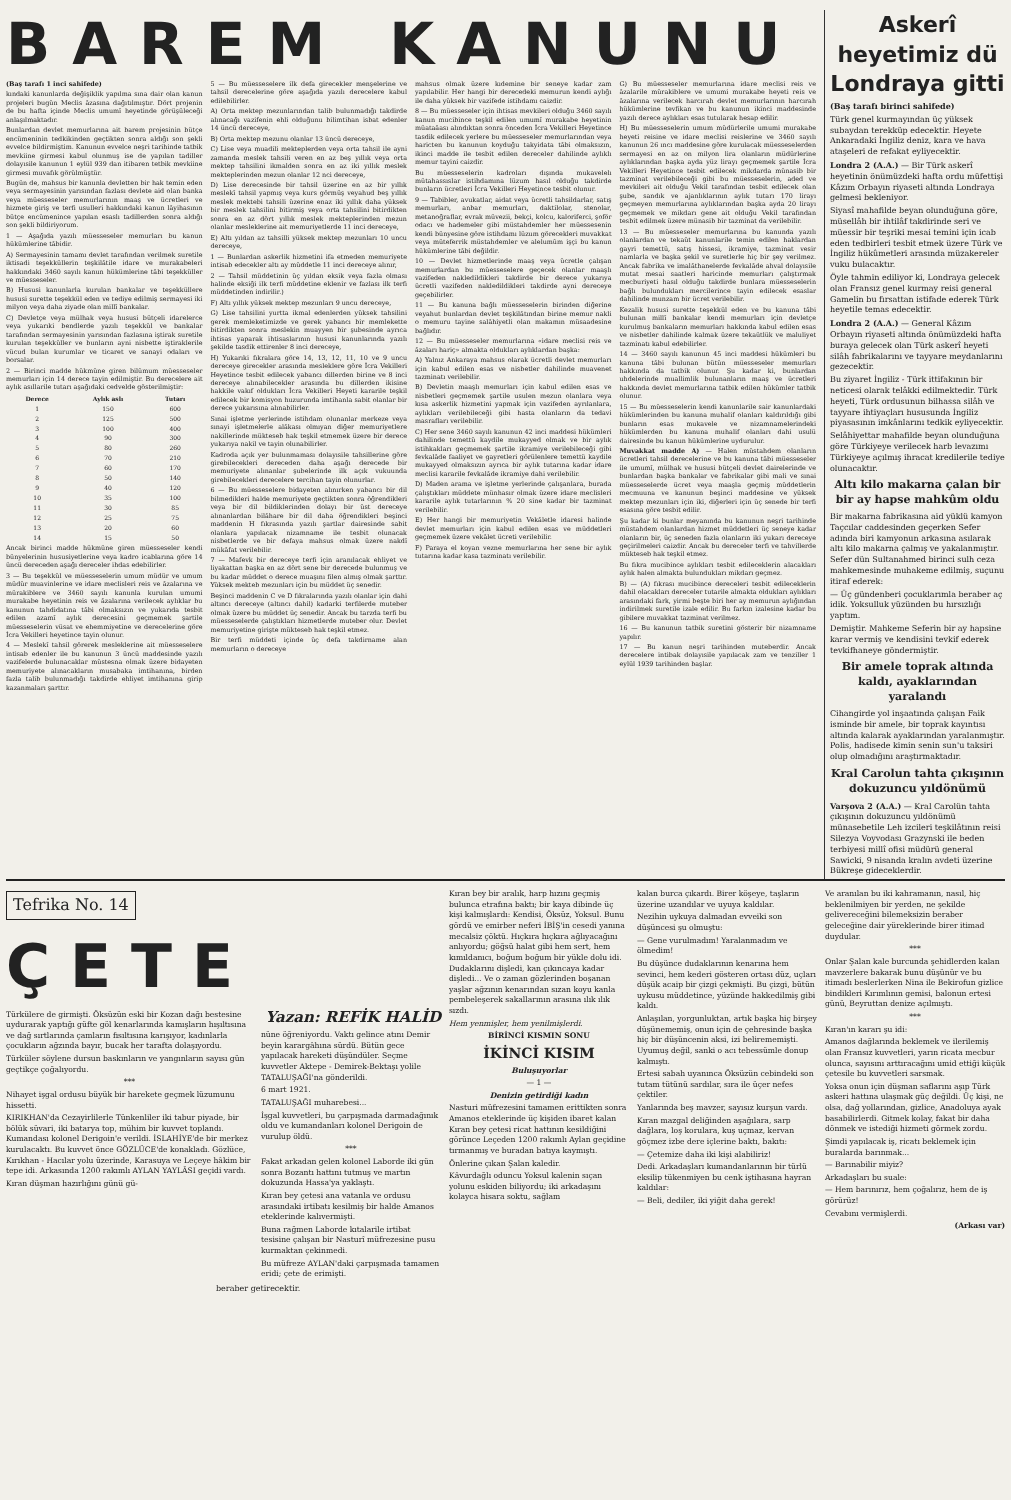BAREM KANUNU
(Baş tarafı 1 inci sahifede)
kındaki kanunlarda değişiklik yapılma sına dair olan kanun projeleri bugün Meclis âzasına dağıtılmıştır. Dört projenin de bu hafta içinde Meclis umumî heyetinde görüşüleceği anlaşılmaktadır.
Bunlardan devlet memurlarına ait barem projesinin bütçe encümeninin tedkikinden geçtikten sonra aldığı son şekli evvelce bildirmiştim. Kanunun evvelce neşri tarihinde tatbik mevkiine girmesi kabul olunmuş ise de yapılan tadiller dolayısile kanunun 1 eylül 939 dan itibaren tetbik mevkiine girmesi muvafık görülmüştür.
Bugün de, mahsus bir kanunla devletten bir hak temin eden veya sermayesinin yarısından fazlası devlete aid olan banka veya müesseseler memurlarının maaş ve ücretleri ve hizmete giriş ve terfi usulleri hakkındaki kanun lâyihasının bütçe encümenince yapılan esaslı tadillerden sonra aldığı son şekli bildiriyorum.
1 — Aşağıda yazılı müesseseler memurları bu kanun hükümlerine tâbidir.
A) Sermayesinin tamamı devlet tarafından verilmek suretile iktisadi teşekküllerin teşkilâtile idare ve murakabeleri hakkındaki 3460 sayılı kanun hükümlerine tâbi teşekküller ve müesseseler.
B) Hususi kanunlarla kurulan bankalar ve teşekküllere hususi surette teşekkül eden ve tediye edilmiş sermayesi iki milyon veya daha ziyade olan millî bankalar.
C) Devletçe veya mülhak veya hususi bütçeli idarelerce veya yukarıki bendlerde yazılı teşekkül ve bankalar tarafından sermayesinin yarısından fazlasına iştirak suretile kurulan teşekküller ve bunların ayni nisbette iştiraklerile vücud bulan kurumlar ve ticaret ve sanayi odaları ve borsalar.
2 — Birinci madde hükmüne giren bilûmum müesseseler memurları için 14 derece tayin edilmiştir. Bu derecelere ait aylık asıllarile tutarı aşağıdaki cedvelde gösterilmiştir:
| Derece | Aylık aslı | Tutarı |
| --- | --- | --- |
| 1 | 150 | 600 |
| 2 | 125 | 500 |
| 3 | 100 | 400 |
| 4 | 90 | 300 |
| 5 | 80 | 260 |
| 6 | 70 | 210 |
| 7 | 60 | 170 |
| 8 | 50 | 140 |
| 9 | 40 | 120 |
| 10 | 35 | 100 |
| 11 | 30 | 85 |
| 12 | 25 | 75 |
| 13 | 20 | 60 |
| 14 | 15 | 50 |
Ancak birinci madde hükmüne giren müesseseler kendi bünyelerinin hususiyetlerine veya kadro icablarına göre 14 üncü dereceden aşağı dereceler ihdas edebilirler.
3 — Bu teşekkül ve müesseselerin umum müdür ve umum müdür muavinlerine ve idare meclisleri reis ve âzalarına ve mürakiblere ve 3460 sayılı kanunla kurulan umumi murakabe heyetinin reis ve âzalarına verilecek aylıklar bu kanunun tahdidatına tâbi olmaksızın ve yukarıda tesbit edilen azamî aylık derecesini geçmemek şartile müesseselerin vüsat ve ehemmiyetine ve derecelerine göre İcra Vekilleri heyetince tayin olunur.
4 — Meslekî tahsil görerek mesleklerine ait müesseselere intisab edenler ile bu kanunun 3 üncü maddesinde yazılı vazifelerde bulunacaklar müstesna olmak üzere bidayeten memuriyete alınacakların musabaka imtihanına, birden fazla talib bulunmadığı takdirde ehliyet imtihanına girip kazanmaları şarttır.
5 — Bu müesseselere ilk defa girecekler menşelerine ve tahsil derecelerine göre aşağıda yazılı derecelere kabul edilebilirler.
A) Orta mektep mezunlarından talib bulunmadığı takdirde alınacağı vazifenin ehli olduğunu bilimtihan isbat edenler 14 üncü dereceye,
B) Orta mektep mezunu olanlar 13 üncü dereceye,
C) Lise veya muadili mekteplerden veya orta tahsil ile ayni zamanda meslek tahsili veren en az beş yıllık veya orta mektep tahsilini ikmalden sonra en az iki yıllık meslek mekteplerinden mezun olanlar 12 nci dereceye,
D) Lise derecesinde bir tahsil üzerine en az bir yıllık meslekî tahsil yapmış veya kurs görmüş veyahud beş yıllık meslek mektebi tahsili üzerine enaz iki yıllık daha yüksek bir meslek tahsilini bitirmiş veya orta tahsilini bitirdikten sonra en az dört yıllık meslek mekteplerinden mezun olanlar mesleklerine ait memuriyetlerde 11 inci dereceye,
E) Altı yıldan az tahsilli yüksek mektep mezunları 10 uncu dereceye,
1 — Bunlardan askerlik hizmetini ifa etmeden memuriyete intisab edecekler altı ay müddetle 11 inci dereceye alınır,
2 — Tahsil müddetinin üç yıldan eksik veya fazla olması halinde eksiği ilk terfi müddetine eklenir ve fazlası ilk terfi müddetinden indirilir.)
F) Altı yıllık yüksek mektep mezunları 9 uncu dereceye,
G) Lise tahsilini yurtta ikmal edenlerden yüksek tahsilini gerek memleketimizde ve gerek yabancı bir memlekette bitirdikten sonra meslekin muayyen bir şubesinde ayrıca ihtisas yaparak ihtisaslarının hususi kanunlarında yazılı şekilde tasdik ettirenler 8 inci dereceye,
H) Yukarıki fıkralara göre 14, 13, 12, 11, 10 ve 9 uncu dereceye girecekler arasında mesleklere göre İcra Vekilleri Heyetince tesbit edilecek yabancı dillerden birine ve 8 inci dereceye alınabilecekler arasında bu dillerden ikisine hakkile vakıf oldukları İcra Vekilleri Heyeti kararile teşkil edilecek bir komisyon huzurunda imtihanla sabit olanlar bir derece yukarısına alınabilirler.
Sınai işletme yerlerinde istihdam olunanlar merkeze veya sınayi işletmelerle alâkası olmıyan diğer memuriyetlere nakillerinde mükteseb hak teşkil etmemek üzere bir derece yukarıya nakil ve tayin olunabilirler.
Kadroda açık yer bulunmaması dolayısile tahsillerine göre girebilecekleri dereceden daha aşağı derecede bir memuriyete alınanlar şubelerinde ilk açık vukuunda girebilecekleri derecelere tercihan tayin olunurlar.
6 — Bu müesseselere bidayeten alınırken yabancı bir dil bilmedikleri halde memuriyete geçtikten sonra öğrendikleri veya bir dil bildiklerinden dolayı bir üst dereceye alınanlardan bilâhare bir dil daha öğrendikleri beşinci maddenin H fıkrasında yazılı şartlar dairesinde sabit olanlara yapılacak nizamname ile tesbit olunacak nisbetlerde ve bir defaya mahsus olmak üzere nakdî mükâfat verilebilir.
7 — Mafevk bir dereceye terfi için aranılacak ehliyet ve liyakattan başka en az dört sene bir derecede bulunmuş ve bu kadar müddet o derece muaşını filen almış olmak şarttır. Yüksek mekteb mezunları için bu müddet üç senedir.
Beşinci maddenin C ve D fıkralarında yazılı olanlar için dahi altıncı dereceye (altıncı dahil) kadarki terfilerde muteber olmak üzere bu müddet üç senedir. Ancak bu tarzda terfi bu müesseselerde çalıştıkları hizmetlerde muteber olur. Devlet memuriyetine girişte mükteseb hak teşkil etmez.
Bir terfi müddeti içinde üç defa takdirname alan memurların o dereceye
mahsus olmak üzere kıdemine bir seneye kadar zam yapılabilir. Her hangi bir derecedeki memurun kendi aylığı ile daha yüksek bir vazifede istihdamı caizdir.
8 — Bu müesseseler için ihtisas mevkileri olduğu 3460 sayılı kanun mucibince teşkil edilen umumî murakabe heyetinin müataâası alındıktan sonra önceden İcra Vekilleri Heyetince tasdik edilecek yerlere bu müesseseler memurlarından veya haricten bu kanunun koyduğu takyidata tâbi olmaksızın, ikinci madde ile tesbit edilen dereceler dahilinde aylıklı memur tayini caizdir.
Bu müesseselerin kadroları dışında mukavelelı mütahassıslar istihdamına lüzum hasıl olduğu takdirde bunların ücretleri İcra Vekilleri Heyetince tesbit olunur.
9 — Tabibler, avukatlar, aidat veya ücretli tahsildarlar, satış memurları, anbar memurları, daktilolar, stenolar, metanoğraflar, evrak müvezii, bekçi, kolcu, kaloriferci, şoför odacı ve hademeler gibi müstahdemler her müessesenin kendi bünyesine göre istihdamı lüzum görecekleri muvakkat veya müteferrik müstahdemler ve alelumûm işçi bu kanun hükümlerine tâbi değildir.
10 — Devlet hizmetlerinde maaş veya ücretle çalışan memurlardan bu müesseselere geçecek olanlar maaşlı vazifeden nakledildikleri takdirde bir derece yukarıya ücretli vazifeden nakledildikleri takdirde ayni dereceye geçebilirler.
11 — Bu kanuna bağlı müesseselerin birinden diğerine veyahut bunlardan devlet teşkilâtından birine memur nakli o memuru tayine salâhiyetli olan makamın müsaadesine bağlıdır.
12 — Bu müesseseler memurlarına «idare meclisi reis ve âzaları hariç» almakta oldukları aylıklardan başka:
A) Yalnız Ankaraya mahsus olarak ücretli devlet memurları için kabul edilen esas ve nisbetler dahilinde muavenet tazminatı verilebilir.
B) Devletin maaşlı memurları için kabul edilen esas ve nisbetleri geçmemek şartile usulen mezun olanlara veya kısa askerlik hizmetini yapmak için vazifeden ayrılanlara, aylıkları verilebileceği gibi hasta olanların da tedavi masrafları verilebilir.
C) Her sene 3460 sayılı kanunun 42 inci maddesi hükümleri dahilinde temettü kaydile mukayyed olmak ve bir aylık istihkakları geçmemek şartile ikramiye verilebileceği gibi fevkalâde faaliyet ve gayretleri görülenlere temettü kaydile mukayyed olmaksızın ayrıca bir aylık tutarına kadar idare meclisi kararile fevkalâde ikramiye dahi verilebilir.
D) Maden arama ve işletme yerlerinde çalışanlara, burada çalıştıkları müddete münhasır olmak üzere idare meclisleri kararile aylık tutarlarının % 20 sine kadar bir tazminat verilebilir.
E) Her hangi bir memuriyetin Vekâletle idaresi halinde devlet memurları için kabul edilen esas ve müddetleri geçmemek üzere vekâlet ücreti verilebilir.
F) Paraya el koyan vezne memurlarına her sene bir aylık tutarına kadar kasa tazminatı verilebilir.
G) Bu müesseseler memurlarına idare meclisi reis ve âzalarile mürakiblere ve umumi murakabe heyeti reis ve âzalarına verilecek harcırah devlet memurlarının harcırah hükümlerine tevfikan ve bu kanunun ikinci maddesinde yazılı derece aylıkları esas tutularak hesap edilir.
H) Bu müesseselerin umum müdürlerile umumi murakabe heyeti reisine ve idare meclisi reislerine ve 3460 sayılı kanunun 26 ıncı maddesine göre kurulacak müesseselerden sermayesi en az on milyon lira olanların müdürlerine aylıklarından başka ayda yüz lirayı geçmemek şartile İcra Vekilleri Heyetince tesbit edilecek mikdarda münasib bir tazminat verilebileceği gibi bu müesseselerin, aded ve mevkileri ait olduğu Vekil tarafından tesbit edilecek olan şube, sandık ve ajanlıklarının aylık tutarı 170 lirayı geçmeyen memurlarına aylıklarından başka ayda 20 lirayı geçmemek ve mikdarı gene ait olduğu Vekil tarafından tesbit edilmek üzere münasib bir tazminat da verilebilir.
13 — Bu müesseseler memurlarına bu kanunda yazılı olanlardan ve tekaüt kanunlarile temin edilen haklardan gayri temettü, satış hissesi, ikramiye, tazminat vesir namlarla ve başka şekil ve suretlerle hiç bir şey verilmez. Ancak fabrika ve imalâthanelerde fevkalâde ahval dolayısile mutat mesai saatleri haricinde memurları çalıştırmak mecburiyeti hasıl olduğu takdirde bunlara müesseselerin bağlı bulundukları mercilerince tayin edilecek esaslar dahilinde munzam bir ücret verilebilir.
Kezalik hususi surette teşekkül eden ve bu kanuna tâbi bulunan millî bankalar kendi memurları için devletçe kurulmuş bankaların memurları hakkında kabul edilen esas ve nisbetler dahilinde kalmak üzere tekaütlük ve maluliyet tazminatı kabul edebilirler.
14 — 3460 sayılı kanunun 45 inci maddesi hükümleri bu kanuna tâbi bulunan bütün müesseseler memurları hakkında da tatbik olunur. Şu kadar ki, bunlardan uhdelerinde muallimlik bulunanların maaş ve ücretleri hakkında devlet memurlarına tatbik edilen hükümler tatbik olunur.
15 — Bu müesseselerin kendi kanunlarile sair kanunlardaki hükümlerinden bu kanuna muhalif olanları kaldırıldığı gibi bunların esas mukavele ve nizamnamelerindeki hükümlerden bu kanuna muhalif olanları dahi usulü dairesinde bu kanun hükümlerine uydurulur.
Muvakkat madde A) — Halen müstahdem olanların ücretleri tahsil derecelerine ve bu kanuna tâbi müesseseler ile umumî, mülhak ve hususi bütçeli devlet dairelerinde ve bunlardan başka bankalar ve fabrikalar gibi mali ve sınai müesseselerde ücret veya maaşla geçmiş müddetlerin mecmuuna ve kanunun beşinci maddesine ve yüksek mektep mezunları için iki, diğerleri için üç senede bir terfi esasına göre tesbit edilir.
Şu kadar ki bunlar meyanında bu kanunun neşri tarihinde müstahdem olanlardan hizmet müddetleri üç seneye kadar olanların bir, üç seneden fazla olanların iki yukarı dereceye geçirilmeleri caizdir. Ancak bu dereceler terfi ve tahvillerde mükteseb hak teşkil etmez.
Bu fıkra mucibince aylıkları tesbit edileceklerin alacakları aylık halen almakta bulundukları mikdarı geçmez.
B) — (A) fıkrası mucibince dereceleri tesbit edileceklerin dahil olacakları dereceler tutarile almakta oldukları aylıkları arasındaki fark, yirmi beşte biri her ay memurun aylığından indirilmek suretile izale edilir. Bu farkın izalesine kadar bu gibilere muvakkat tazminat verilmez.
16 — Bu kanunun tatbik suretini gösterir bir nizamname yapılır.
17 — Bu kanun neşri tarihinden muteberdir. Ancak derecelere intibak dolayısile yapılacak zam ve tenziller 1 eylül 1939 tarihinden başlar.
Askerî heyetimiz dü Londraya gitti
(Baş tarafı birinci sahifede)
Türk genel kurmayından üç yüksek subaydan terekküp edecektir. Heyete Ankaradaki İngiliz deniz, kara ve hava ataşeleri de refakat eyliyecektir.
Londra 2 (A.A.) — Bir Türk askerî heyetinin önümüzdeki hafta ordu müfettişi Kâzım Orbayın riyaseti altında Londraya gelmesi bekleniyor.
Siyasî mahafilde beyan olunduğuna göre, müsellâh bir ihtilâf takdirinde seri ve müessir bir teşriki mesai temini için icab eden tedbirleri tesbit etmek üzere Türk ve İngiliz hükûmetleri arasında müzakereler vuku bulacaktır.
Öyle tahmin ediliyor ki, Londraya gelecek olan Fransız genel kurmay reisi general Gamelin bu fırsattan istifade ederek Türk heyetile temas edecektir.
Londra 2 (A.A.) — General Kâzım Orbayın riyaseti altında önümüzdeki hafta buraya gelecek olan Türk askerî heyeti silâh fabrikalarını ve tayyare meydanlarını gezecektir.
Bu ziyaret İngiliz - Türk ittifakının bir neticesi olarak telâkki edilmektedir. Türk heyeti, Türk ordusunun bilhassa silâh ve tayyare ihtiyaçları hususunda İngiliz piyasasının imkânlarını tedkik eyliyecektir.
Selâhiyettar mahafilde beyan olunduğuna göre Türkiyeye verilecek harb levazımı Türkiyeye açılmış ihracat kredilerile tediye olunacaktır.
Altı kilo makarna çalan bir bir ay hapse mahkûm oldu
Bir makarna fabrikasına aid yüklü kamyon Taçcılar caddesinden geçerken Sefer adında biri kamyonun arkasına asılarak altı kilo makarna çalmış ve yakalanmıştır. Sefer dün Sultanahmed birinci sulh ceza mahkemesinde muhakeme edilmiş, suçunu itiraf ederek:
— Üç gündenberi çocuklarımla beraber aç idik. Yoksulluk yüzünden bu hırsızlığı yaptım.
Demiştir. Mahkeme Seferin bir ay hapsine karar vermiş ve kendisini tevkif ederek tevkifhaneye göndermiştir.
Bir amele toprak altında kaldı, ayaklarından yaralandı
Cihangirde yol inşaatında çalışan Faik isminde bir amele, bir toprak kayıntısı altında kalarak ayaklarından yaralanmıştır. Polis, hadisede kimin senin sun'u taksiri olup olmadığını araştırmaktadır.
Kral Carolun tahta çıkışının dokuzuncu yıldönümü
Varşova 2 (A.A.) — Kral Carolün tahta çıkışının dokuzuncu yıldönümü münasebetile Leh izcileri teşkilâtının reisi Silezya Voyvodası Grazynski ile beden terbiyesi millî ofisi müdürü general Sawicki, 9 nisanda kralın avdeti üzerine Bükreşe gideceklerdir.
Tefrika No. 14
ÇETE
Türkülere de girmişti. Öksüzün eski bir Kozan dağı bestesine uydurarak yaptığı güfte göl kenarlarında kamışların hışıltısına ve dağ sırtlarında çamların fısıltısına karışıyor, kadınlarla çocukların ağzında bayır, bucak her tarafta dolaşıyordu.
Türküler söylene dursun baskınların ve yangınların sayısı gün geçtikçe çoğalıyordu.
***
Nihayet işgal ordusu büyük bir harekete geçmek lüzumunu hissetti.
KIRIKHAN'da Cezayirlilerle Tünkenliler iki tabur piyade, bir bölük süvari, iki batarya top, mühim bir kuvvet toplandı. Kumandası kolonel Derigoin'e verildi. İSLAHİYE'de bir merkez kurulacaktı. Bu kuvvet önce GÖZLÜCE'de konakladı. Gözlüce, Kırıkhan - Hacılar yolu üzerinde, Karasuya ve Leçeye hâkim bir tepe idi. Arkasında 1200 rakımlı AYLAN YAYLÂSI geçidi vardı.
Kıran düşman hazırlığını günü gü-
Yazan: REFİK HALİD
nüne öğreniyordu. Vaktı gelince atını Demir beyin karargâhına sürdü. Bütün gece yapılacak hareketi düşündüler. Seçme kuvvetler Aktepe - Demirek-Bektaşı yolile TATALUŞAĞI'na gönderildi.
6 mart 1921.
TATALUŞAĞI muharebesi...
İşgal kuvvetleri, bu çarpışmada darmadağınık oldu ve kumandanları kolonel Derigoin de vurulup öldü.
***
Fakat arkadan gelen kolonel Laborde iki gün sonra Bozantı hattını tutmuş ve martın dokuzunda Hassa'ya yaklaştı.
Kıran bey çetesi ana vatanla ve ordusu arasındaki irtibatı kesilmiş bir halde Amanos eteklerinde kalıvermişti.
Buna rağmen Laborde kıtalarile irtibat tesisine çalışan bir Nasturî müfrezesine pusu kurmaktan çekinmedi.
Bu müfreze AYLAN'daki çarpışmada tamamen eridi; çete de erimişti.
Kıran bey bir aralık, harp hızını geçmiş bulunca etrafına baktı; bir kaya dibinde üç kişi kalmışlardı: Kendisi, Öksüz, Yoksul. Bunu gördü ve emirber neferi İBİŞ'in cesedi yanına mecalsiz çöktü. Hıçkıra hıçkıra ağlıyacağını anlıyordu; göğsü halat gibi hem sert, hem kımıldanıcı, boğum boğum bir yükle dolu idi. Dudaklarını dişledi, kan çıkıncaya kadar dişledi... Ve o zaman gözlerinden boşanan yaşlar ağzının kenarından sızan koyu kanla pembeleşerek sakallarının arasına ılık ılık sızdı.
Hem yenmişler, hem yenilmişlerdi.
BİRİNCİ KISMIN SONU
İKİNCİ KISIM
Buluşuyorlar
— 1 —
Denizin getirdiği kadın
Nasturi müfrezesini tamamen erittikten sonra Amanos eteklerinde üç kişiden ibaret kalan Kıran bey çetesi ricat hattının kesildiğini görünce Leçeden 1200 rakımlı Aylan geçidine tırmanmış ve buradan batıya kaymıştı.
Önlerine çıkan Şalan kaledir.
Kâvurdağlı oduncu Yoksul kalenin sıçan yolunu eskiden biliyordu; iki arkadaşını kolayca hisara soktu, sağlam
kalan burca çıkardı. Birer köşeye, taşların üzerine uzandılar ve uyuya kaldılar.
Nezihin uykuya dalmadan evveiki son düşüncesi şu olmuştu:
— Gene vurulmadım! Yaralanmadım ve ölmedim!
Bu düşünce dudaklarının kenarına hem sevinci, hem kederi gösteren ortası düz, uçları düşük acaip bir çizgi çekmişti. Bu çizgi, bütün uykusu müddetince, yüzünde hakkedilmiş gibi kaldı.
Anlaşılan, yorgunluktan, artık başka hiç birşey düşünememiş, onun için de çehresinde başka hiç bir düşüncenin aksi, izi belirememişti. Uyumuş değil, sanki o acı tebessümle donup kalmıştı.
Ertesi sabah uyanınca Öksüzün cebindeki son tutam tütünü sardılar, sıra ile üçer nefes çektiler.
Yanlarında beş mavzer, sayısız kurşun vardı.
Kıran mazgal deliğinden aşağılara, sarp dağlara, loş korulara, kuş uçmaz, kervan göçmez izbe dere içlerine baktı, bakıtı:
— Çetemize daha iki kişi alabiliriz!
Dedi. Arkadaşları kumandanlarının bir türlü eksilip tükenmiyen bu cenk iştihasına hayran kaldılar:
— Beli, dediler, iki yiğit daha gerek!
Ve aranılan bu iki kahramanın, nasıl, hiç beklenilmiyen bir yerden, ne şekilde gelivereceğini bilemeksizin beraber geleceğine dair yüreklerinde birer itimad duydular.
***
Onlar Şalan kale burcunda şehidlerden kalan mavzerlere bakarak bunu düşünür ve bu itimadı beslerlerken Nina ile Bekirofun gizlice bindikleri Kırımlının gemisi, balonun ertesi günü, Beyruttan denize açılmıştı.
***
Kıran'ın kararı şu idi:
Amanos dağlarında beklemek ve ilerilemiş olan Fransız kuvvetleri, yarın ricata mecbur olunca, sayısını arttıracağını umid ettiği küçük çetesile bu kuvvetleri sarsmak.
Yoksa onun için düşman saflarını aşıp Türk askeri hattına ulaşmak güç değildi. Üç kişi, ne olsa, dağ yollarından, gizlice, Anadoluya ayak basabilirlerdi. Gitmek kolay, fakat bir daha dönmek ve istediği hizmeti görmek zordu.
Şimdi yapılacak iş, ricatı beklemek için buralarda barınmak...
— Barınabilir miyiz?
Arkadaşları bu suale:
— Hem barınırız, hem çoğalırız, hem de iş görürüz!
Cevabını vermişlerdi.
(Arkası var)
beraber getirecektir.